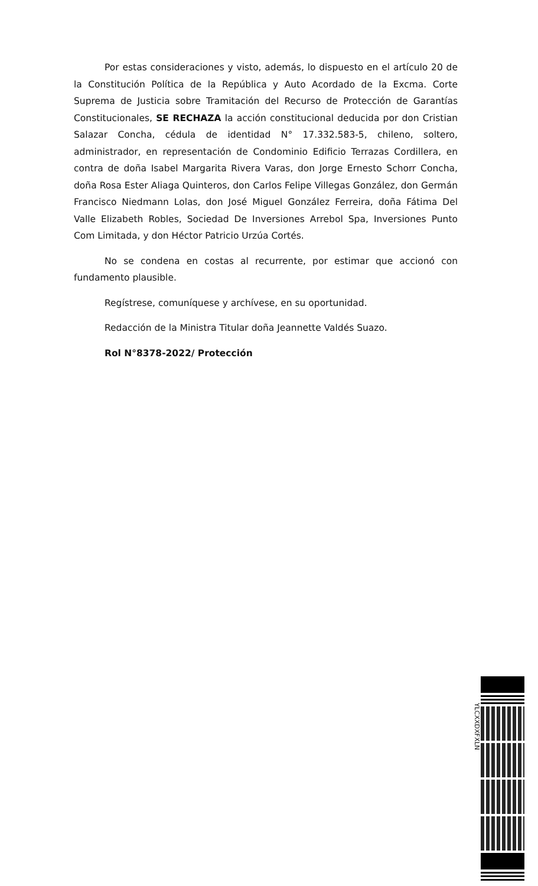Por estas consideraciones y visto, además, lo dispuesto en el artículo 20 de la Constitución Política de la República y Auto Acordado de la Excma. Corte Suprema de Justicia sobre Tramitación del Recurso de Protección de Garantías Constitucionales, SE RECHAZA la acción constitucional deducida por don Cristian Salazar Concha, cédula de identidad N° 17.332.583-5, chileno, soltero, administrador, en representación de Condominio Edificio Terrazas Cordillera, en contra de doña Isabel Margarita Rivera Varas, don Jorge Ernesto Schorr Concha, doña Rosa Ester Aliaga Quinteros, don Carlos Felipe Villegas González, don Germán Francisco Niedmann Lolas, don José Miguel González Ferreira, doña Fátima Del Valle Elizabeth Robles, Sociedad De Inversiones Arrebol Spa, Inversiones Punto Com Limitada, y don Héctor Patricio Urzúa Cortés.
No se condena en costas al recurrente, por estimar que accionó con fundamento plausible.
Regístrese, comuníquese y archívese, en su oportunidad.
Redacción de la Ministra Titular doña Jeannette Valdés Suazo.
Rol N°8378-2022/ Protección
YLCXXDXFXLN